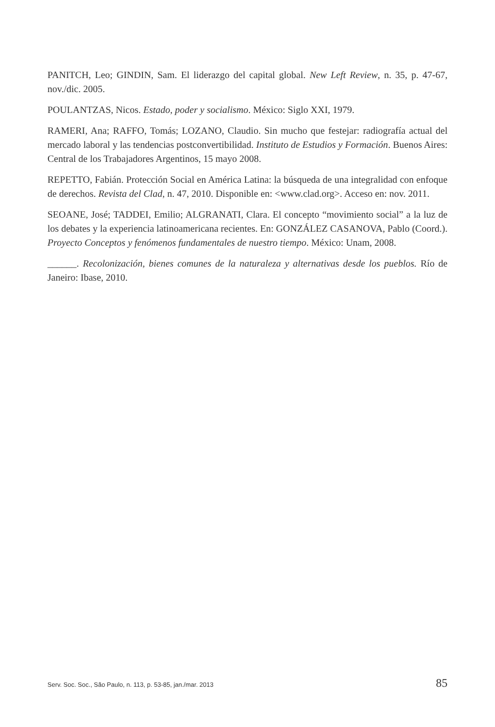PANITCH, Leo; GINDIN, Sam. El liderazgo del capital global. New Left Review, n. 35, p. 47-67, nov./dic. 2005.
POULANTZAS, Nicos. Estado, poder y socialismo. México: Siglo XXI, 1979.
RAMERI, Ana; RAFFO, Tomás; LOZANO, Claudio. Sin mucho que festejar: radiografía actual del mercado laboral y las tendencias postconvertibilidad. Instituto de Estudios y Formación. Buenos Aires: Central de los Trabajadores Argentinos, 15 mayo 2008.
REPETTO, Fabián. Protección Social en América Latina: la búsqueda de una integralidad con enfoque de derechos. Revista del Clad, n. 47, 2010. Disponible en: <www.clad.org>. Acceso en: nov. 2011.
SEOANE, José; TADDEI, Emilio; ALGRANATI, Clara. El concepto “movimiento social” a la luz de los debates y la experiencia latinoamericana recientes. En: GONZÁLEZ CASANOVA, Pablo (Coord.). Proyecto Conceptos y fenómenos fundamentales de nuestro tiempo. México: Unam, 2008.
______. Recolonización, bienes comunes de la naturaleza y alternativas desde los pueblos. Río de Janeiro: Ibase, 2010.
Serv. Soc. Soc., São Paulo, n. 113, p. 53-85, jan./mar. 2013 85